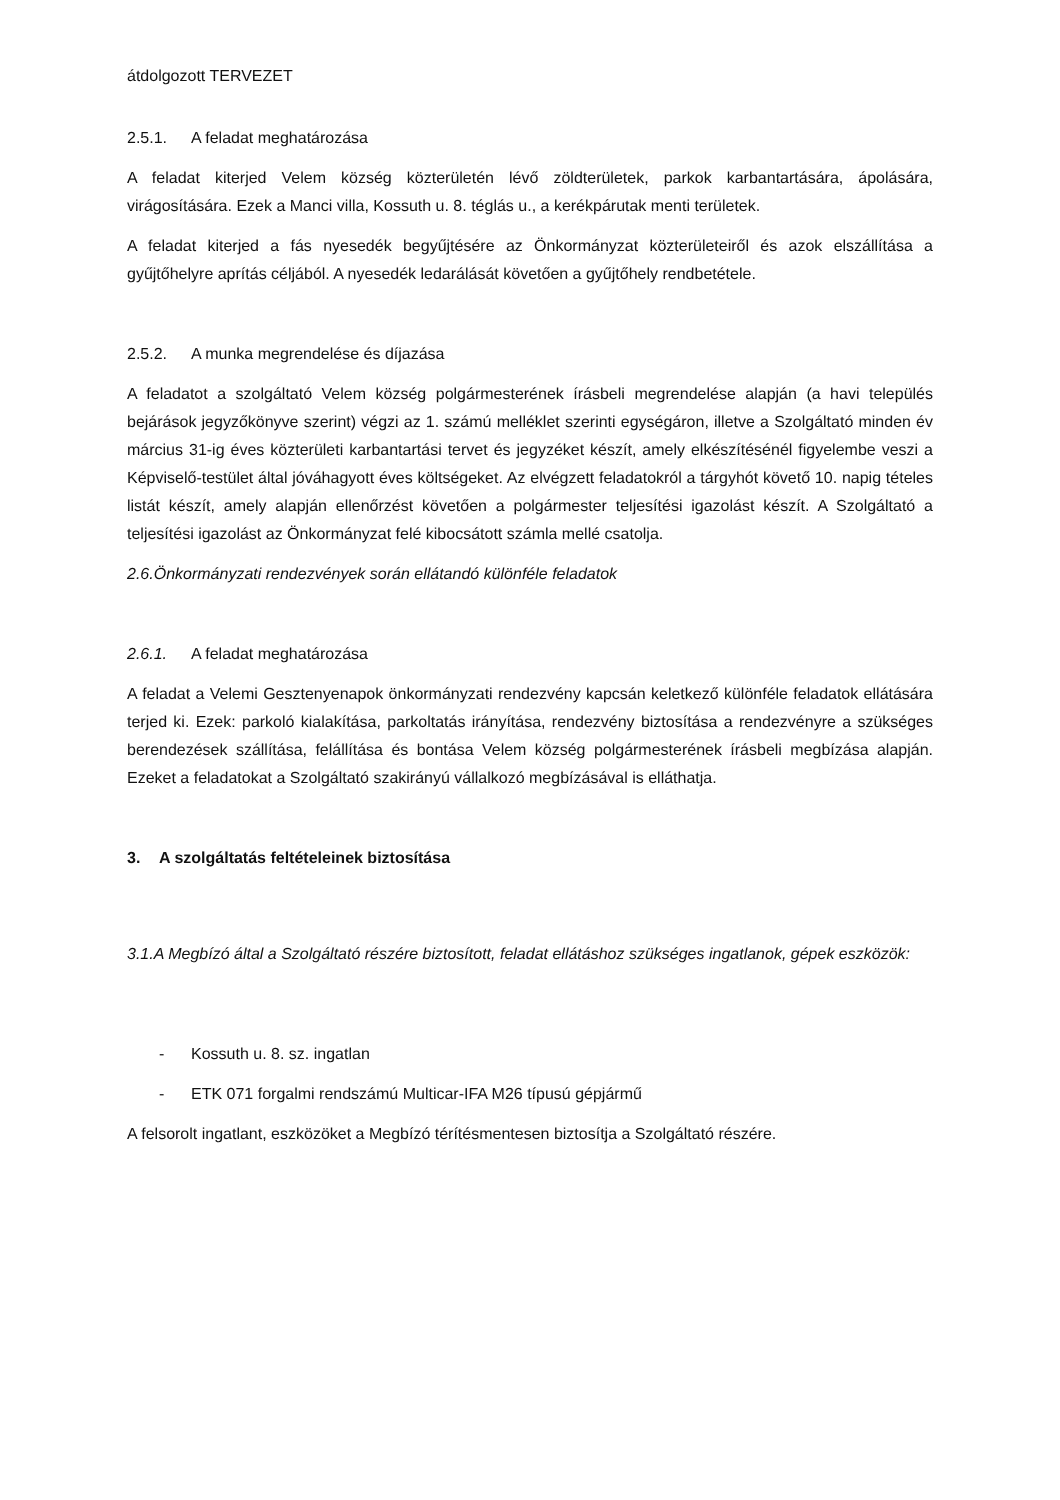átdolgozott TERVEZET
2.5.1. A feladat meghatározása
A feladat kiterjed Velem község közterületén lévő zöldterületek, parkok karbantartására, ápolására, virágosítására. Ezek a Manci villa, Kossuth u. 8. téglás u., a kerékpárutak menti területek.
A feladat kiterjed a fás nyesedék begyűjtésére az Önkormányzat közterületeiről és azok elszállítása a gyűjtőhelyre aprítás céljából. A nyesedék ledarálását követően a gyűjtőhely rendbetétele.
2.5.2. A munka megrendelése és díjazása
A feladatot a szolgáltató Velem község polgármesterének írásbeli megrendelése alapján (a havi település bejárások jegyzőkönyve szerint) végzi az 1. számú melléklet szerinti egységáron, illetve a Szolgáltató minden év március 31-ig éves közterületi karbantartási tervet és jegyzéket készít, amely elkészítésénél figyelembe veszi a Képviselő-testület által jóváhagyott éves költségeket. Az elvégzett feladatokról a tárgyhót követő 10. napig tételes listát készít, amely alapján ellenőrzést követően a polgármester teljesítési igazolást készít. A Szolgáltató a teljesítési igazolást az Önkormányzat felé kibocsátott számla mellé csatolja.
2.6.Önkormányzati rendezvények során ellátandó különféle feladatok
2.6.1. A feladat meghatározása
A feladat a Velemi Gesztenyenapok önkormányzati rendezvény kapcsán keletkező különféle feladatok ellátására terjed ki. Ezek: parkoló kialakítása, parkoltatás irányítása, rendezvény biztosítása a rendezvényre a szükséges berendezések szállítása, felállítása és bontása Velem község polgármesterének írásbeli megbízása alapján. Ezeket a feladatokat a Szolgáltató szakirányú vállalkozó megbízásával is elláthatja.
3. A szolgáltatás feltételeinek biztosítása
3.1.A Megbízó által a Szolgáltató részére biztosított, feladat ellátáshoz szükséges ingatlanok, gépek eszközök:
- Kossuth u. 8. sz. ingatlan
- ETK 071 forgalmi rendszámú Multicar-IFA M26 típusú gépjármű
A felsorolt ingatlant, eszközöket a Megbízó térítésmentesen biztosítja a Szolgáltató részére.